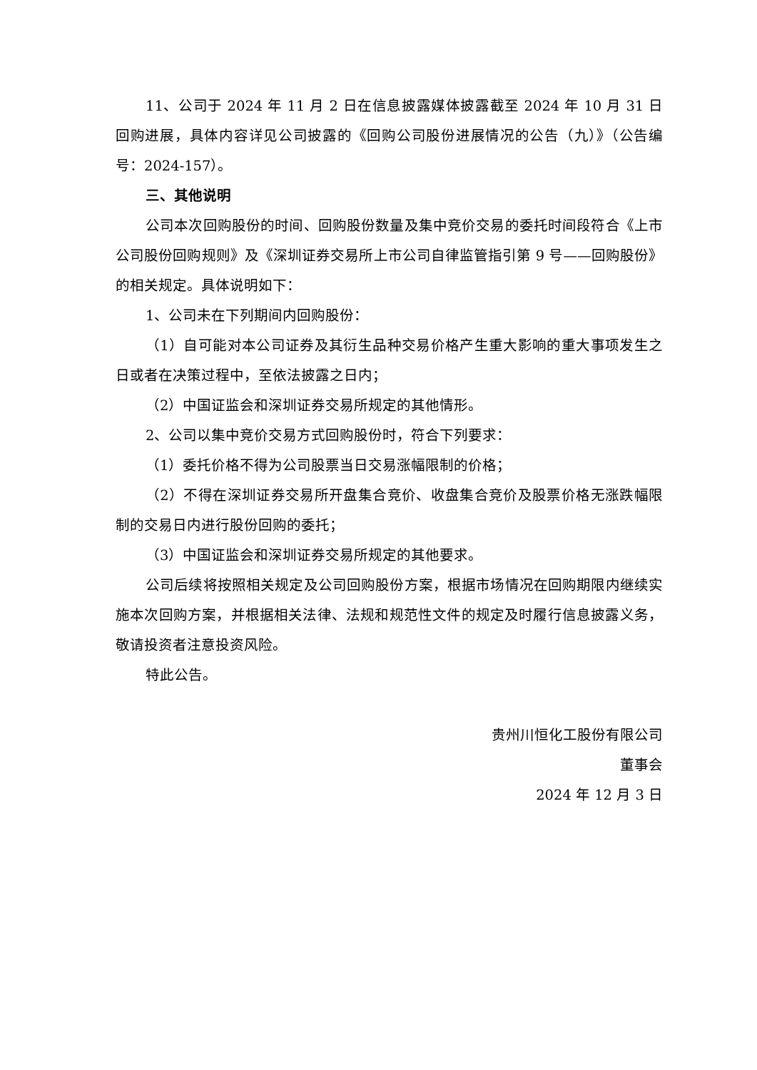11、公司于 2024 年 11 月 2 日在信息披露媒体披露截至 2024 年 10 月 31 日回购进展，具体内容详见公司披露的《回购公司股份进展情况的公告（九）》（公告编号：2024-157）。
三、其他说明
公司本次回购股份的时间、回购股份数量及集中竞价交易的委托时间段符合《上市公司股份回购规则》及《深圳证券交易所上市公司自律监管指引第 9 号——回购股份》的相关规定。具体说明如下：
1、公司未在下列期间内回购股份：
（1）自可能对本公司证券及其衍生品种交易价格产生重大影响的重大事项发生之日或者在决策过程中，至依法披露之日内；
（2）中国证监会和深圳证券交易所规定的其他情形。
2、公司以集中竞价交易方式回购股份时，符合下列要求：
（1）委托价格不得为公司股票当日交易涨幅限制的价格；
（2）不得在深圳证券交易所开盘集合竞价、收盘集合竞价及股票价格无涨跌幅限制的交易日内进行股份回购的委托；
（3）中国证监会和深圳证券交易所规定的其他要求。
公司后续将按照相关规定及公司回购股份方案，根据市场情况在回购期限内继续实施本次回购方案，并根据相关法律、法规和规范性文件的规定及时履行信息披露义务，敬请投资者注意投资风险。
特此公告。
贵州川恒化工股份有限公司
董事会
2024 年 12 月 3 日